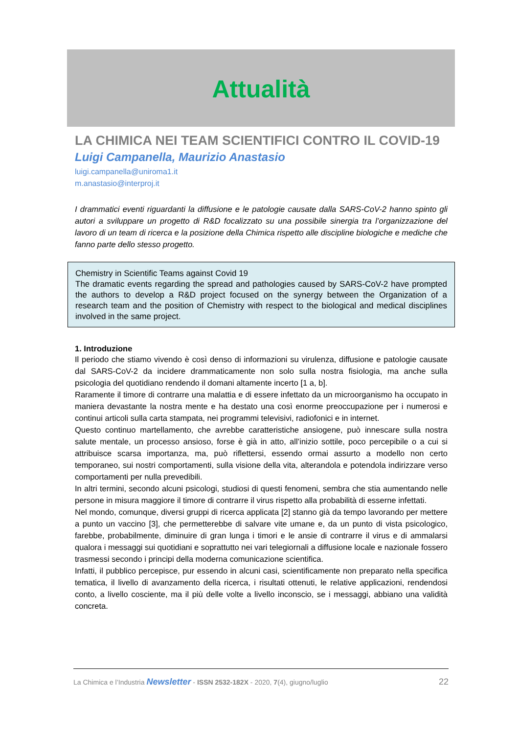Attualità
LA CHIMICA NEI TEAM SCIENTIFICI CONTRO IL COVID-19
Luigi Campanella, Maurizio Anastasio
luigi.campanella@uniroma1.it
m.anastasio@interproj.it
I drammatici eventi riguardanti la diffusione e le patologie causate dalla SARS-CoV-2 hanno spinto gli autori a sviluppare un progetto di R&D focalizzato su una possibile sinergia tra l’organizzazione del lavoro di un team di ricerca e la posizione della Chimica rispetto alle discipline biologiche e mediche che fanno parte dello stesso progetto.
Chemistry in Scientific Teams against Covid 19
The dramatic events regarding the spread and pathologies caused by SARS-CoV-2 have prompted the authors to develop a R&D project focused on the synergy between the Organization of a research team and the position of Chemistry with respect to the biological and medical disciplines involved in the same project.
1. Introduzione
Il periodo che stiamo vivendo è così denso di informazioni su virulenza, diffusione e patologie causate dal SARS-CoV-2 da incidere drammaticamente non solo sulla nostra fisiologia, ma anche sulla psicologia del quotidiano rendendo il domani altamente incerto [1 a, b].
Raramente il timore di contrarre una malattia e di essere infettato da un microorganismo ha occupato in maniera devastante la nostra mente e ha destato una così enorme preoccupazione per i numerosi e continui articoli sulla carta stampata, nei programmi televisivi, radiofonici e in internet.
Questo continuo martellamento, che avrebbe caratteristiche ansiogene, può innescare sulla nostra salute mentale, un processo ansioso, forse è già in atto, all’inizio sottile, poco percepibile o a cui si attribuisce scarsa importanza, ma, può riflettersi, essendo ormai assurto a modello non certo temporaneo, sui nostri comportamenti, sulla visione della vita, alterandola e potendola indirizzare verso comportamenti per nulla prevedibili.
In altri termini, secondo alcuni psicologi, studiosi di questi fenomeni, sembra che stia aumentando nelle persone in misura maggiore il timore di contrarre il virus rispetto alla probabilità di esserne infettati.
Nel mondo, comunque, diversi gruppi di ricerca applicata [2] stanno già da tempo lavorando per mettere a punto un vaccino [3], che permetterebbe di salvare vite umane e, da un punto di vista psicologico, farebbe, probabilmente, diminuire di gran lunga i timori e le ansie di contrarre il virus e di ammalarsi qualora i messaggi sui quotidiani e soprattutto nei vari telegiornali a diffusione locale e nazionale fossero trasmessi secondo i principi della moderna comunicazione scientifica.
Infatti, il pubblico percepisce, pur essendo in alcuni casi, scientificamente non preparato nella specifica tematica, il livello di avanzamento della ricerca, i risultati ottenuti, le relative applicazioni, rendendosi conto, a livello cosciente, ma il più delle volte a livello inconscio, se i messaggi, abbiano una validità concreta.
La Chimica e l’Industria Newsletter - ISSN 2532-182X - 2020, 7(4), giugno/luglio 22